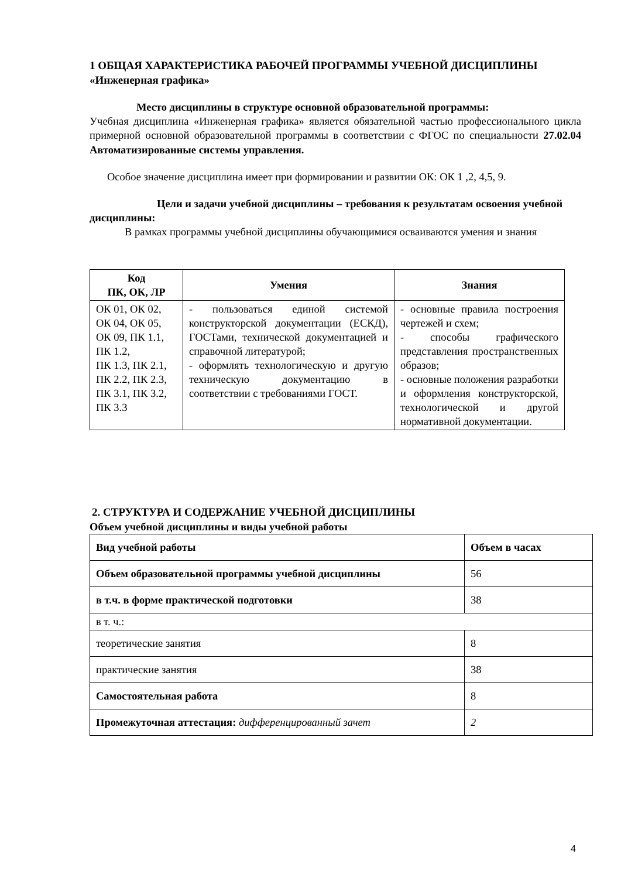1 ОБЩАЯ ХАРАКТЕРИСТИКА РАБОЧЕЙ ПРОГРАММЫ УЧЕБНОЙ ДИСЦИПЛИНЫ «Инженерная графика»
Место дисциплины в структуре основной образовательной программы:
Учебная дисциплина «Инженерная графика» является обязательной частью профессионального цикла примерной основной образовательной программы в соответствии с ФГОС по специальности 27.02.04 Автоматизированные системы управления.
Особое значение дисциплина имеет при формировании и развитии ОК: ОК 1 ,2, 4,5, 9.
Цели и задачи учебной дисциплины – требования к результатам освоения учебной дисциплины:
В рамках программы учебной дисциплины обучающимися осваиваются умения и знания
| Код ПК, ОК, ЛР | Умения | Знания |
| --- | --- | --- |
| ОК 01, ОК 02, ОК 04, ОК 05, ОК 09, ПК 1.1, ПК 1.2, ПК 1.3, ПК 2.1, ПК 2.2, ПК 2.3, ПК 3.1, ПК 3.2, ПК 3.3 | - пользоваться единой системой конструкторской документации (ЕСКД), ГОСТами, технической документацией и справочной литературой; - оформлять технологическую и другую техническую документацию в соответствии с требованиями ГОСТ. | - основные правила построения чертежей и схем; - способы графического представления пространственных образов; - основные положения разработки и оформления конструкторской, технологической и другой нормативной документации. |
2. СТРУКТУРА И СОДЕРЖАНИЕ УЧЕБНОЙ ДИСЦИПЛИНЫ
Объем учебной дисциплины и виды учебной работы
| Вид учебной работы | Объем в часах |
| Объем образовательной программы учебной дисциплины | 56 |
| в т.ч. в форме практической подготовки | 38 |
| в т. ч.: | |
| теоретические занятия | 8 |
| практические занятия | 38 |
| Самостоятельная работа | 8 |
| Промежуточная аттестация: дифференцированный зачет | 2 |
4